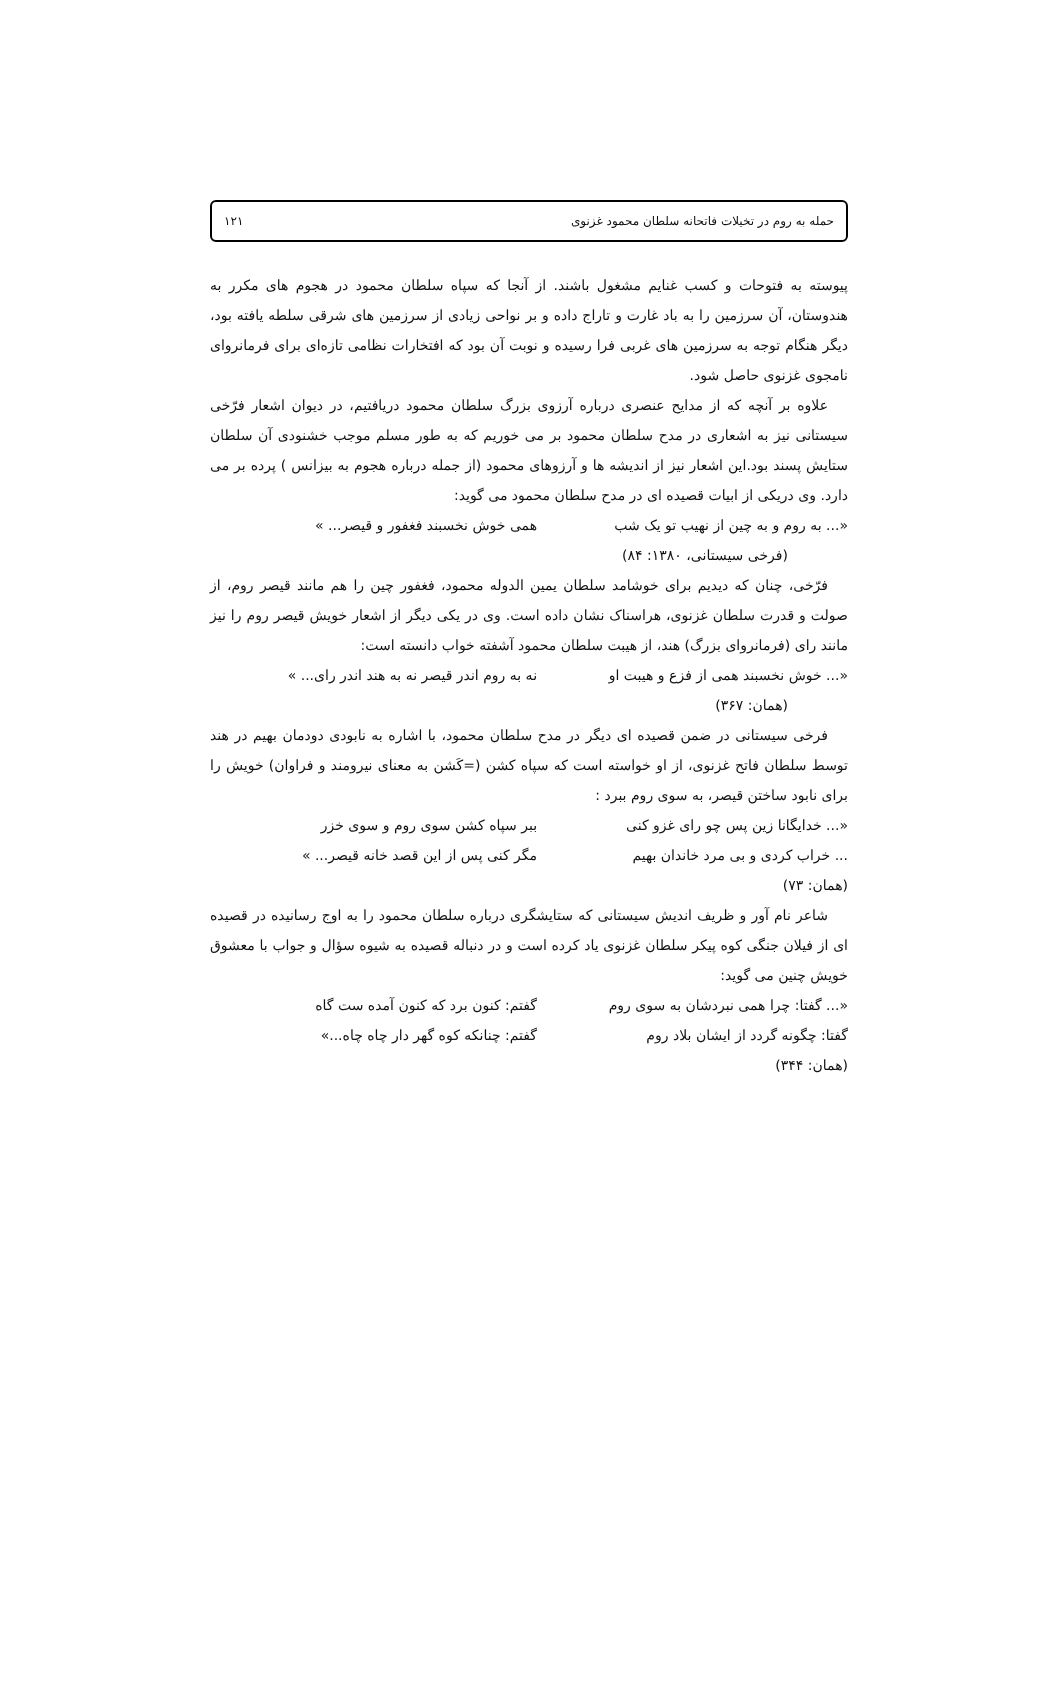حمله به روم در تخیلات فاتحانه سلطان محمود غزنوی ۱۲۱
پیوسته به فتوحات و کسب غنایم مشغول باشند. از آنجا که سپاه سلطان محمود در هجوم های مکرر به هندوستان، آن سرزمین را به باد غارت و تاراج داده و بر نواحی زیادی از سرزمین های شرقی سلطه یافته بود، دیگر هنگام توجه به سرزمین های غربی فرا رسیده و نوبت آن بود که افتخارات نظامی تازه‌ای برای فرمانروای نامجوی غزنوی حاصل شود.
علاوه بر آنچه که از مدایح عنصری درباره آرزوی بزرگ سلطان محمود دریافتیم، در دیوان اشعار فرّخی سیستانی نیز به اشعاری در مدح سلطان محمود بر می خوریم که به طور مسلم موجب خشنودی آن سلطان ستایش پسند بود.این اشعار نیز از اندیشه ها و آرزوهای محمود (از جمله درباره هجوم به بیزانس ) پرده بر می دارد. وی دریکی از ابیات قصیده ای در مدح سلطان محمود می گوید:
«... به روم و به چین از نهیب تو یک شب همی خوش نخسبند فغفور و قیصر... »
(فرخی سیستانی، ۱۳۸۰: ۸۴)
فرّخی، چنان که دیدیم برای خوشامد سلطان یمین الدوله محمود، فغفور چین را هم مانند قیصر روم، از صولت و قدرت سلطان غزنوی، هراسناک نشان داده است. وی در یکی دیگر از اشعار خویش قیصر روم را نیز مانند رای (فرمانروای بزرگ) هند، از هیبت سلطان محمود آشفته خواب دانسته است:
«... خوش نخسبند همی از فزع و هیبت او نه به روم اندر قیصر نه به هند اندر رای... »
(همان: ۳۶۷)
فرخی سیستانی در ضمن قصیده ای دیگر در مدح سلطان محمود، با اشاره به نابودی دودمان بهیم در هند توسط سلطان فاتح غزنوی، از او خواسته است که سپاه کشن (=کَشن به معنای نیرومند و فراوان) خویش را برای نابود ساختن قیصر، به سوی روم ببرد :
«... خدایگانا زین پس چو رای غزو کنی ببر سپاه کشن سوی روم و سوی خزر
... خراب کردی و بی مرد خاندان بهیم مگر کنی پس از این قصد خانه قیصر... »
(همان: ۷۳)
شاعر نام آور و ظریف اندیش سیستانی که ستایشگری درباره سلطان محمود را به اوج رسانیده در قصیده ای از فیلان جنگی کوه پیکر سلطان غزنوی یاد کرده است و در دنباله قصیده به شیوه سؤال و جواب با معشوق خویش چنین می گوید:
«... گفتا: چرا همی نبردشان به سوی روم گفتم: کنون برد که کنون آمده ست گاه
گفتا: چگونه گردد از ایشان بلاد روم گفتم: چنانکه کوه گهر دار چاه چاه...»
(همان: ۳۴۴)